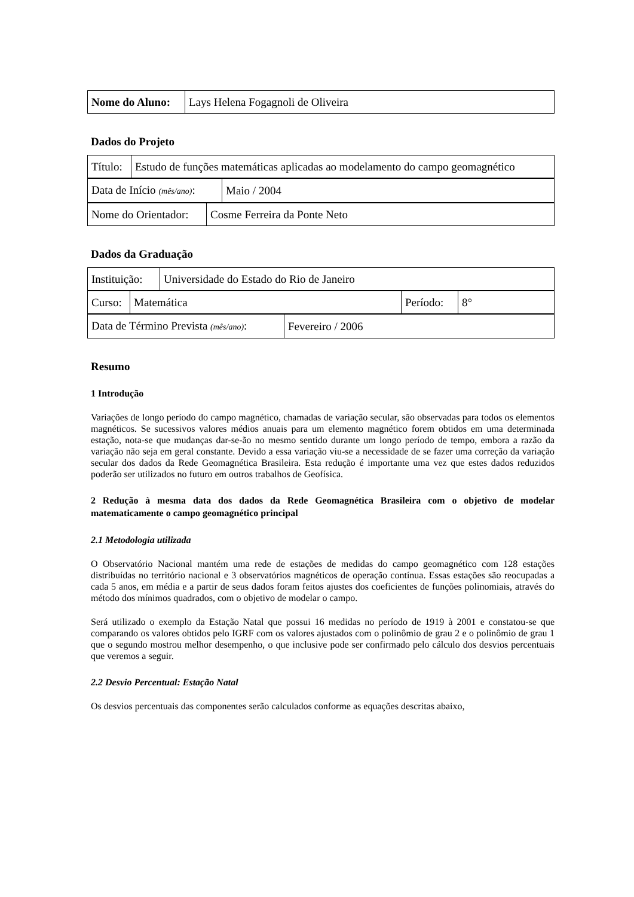| Nome do Aluno: | Lays Helena Fogagnoli de Oliveira |
Dados do Projeto
| Título: | Estudo de funções matemáticas aplicadas ao modelamento do campo geomagnético |
| Data de Início (mês/ano) : | Maio / 2004 |
| Nome do Orientador: | Cosme Ferreira da Ponte Neto |
Dados da Graduação
| Instituição: | Universidade do Estado do Rio de Janeiro |
| Curso: | Matemática | Período: | 8° |
| Data de Término Prevista (mês/ano) : | Fevereiro / 2006 |
Resumo
1 Introdução
Variações de longo período do campo magnético, chamadas de variação secular, são observadas para todos os elementos magnéticos. Se sucessivos valores médios anuais para um elemento magnético forem obtidos em uma determinada estação, nota-se que mudanças dar-se-ão no mesmo sentido durante um longo período de tempo, embora a razão da variação não seja em geral constante. Devido a essa variação viu-se a necessidade de se fazer uma correção da variação secular dos dados da Rede Geomagnética Brasileira. Esta redução é importante uma vez que estes dados reduzidos poderão ser utilizados no futuro em outros trabalhos de Geofísica.
2 Redução à mesma data dos dados da Rede Geomagnética Brasileira com o objetivo de modelar matematicamente o campo geomagnético principal
2.1 Metodologia utilizada
O Observatório Nacional mantém uma rede de estações de medidas do campo geomagnético com 128 estações distribuídas no território nacional e 3 observatórios magnéticos de operação contínua. Essas estações são reocupadas a cada 5 anos, em média e a partir de seus dados foram feitos ajustes dos coeficientes de funções polinomiais, através do método dos mínimos quadrados, com o objetivo de modelar o campo.
Será utilizado o exemplo da Estação Natal que possui 16 medidas no período de 1919 à 2001 e constatou-se que comparando os valores obtidos pelo IGRF com os valores ajustados com o polinômio de grau 2 e o polinômio de grau 1 que o segundo mostrou melhor desempenho, o que inclusive pode ser confirmado pelo cálculo dos desvios percentuais que veremos a seguir.
2.2 Desvio Percentual: Estação Natal
Os desvios percentuais das componentes serão calculados conforme as equações descritas abaixo,